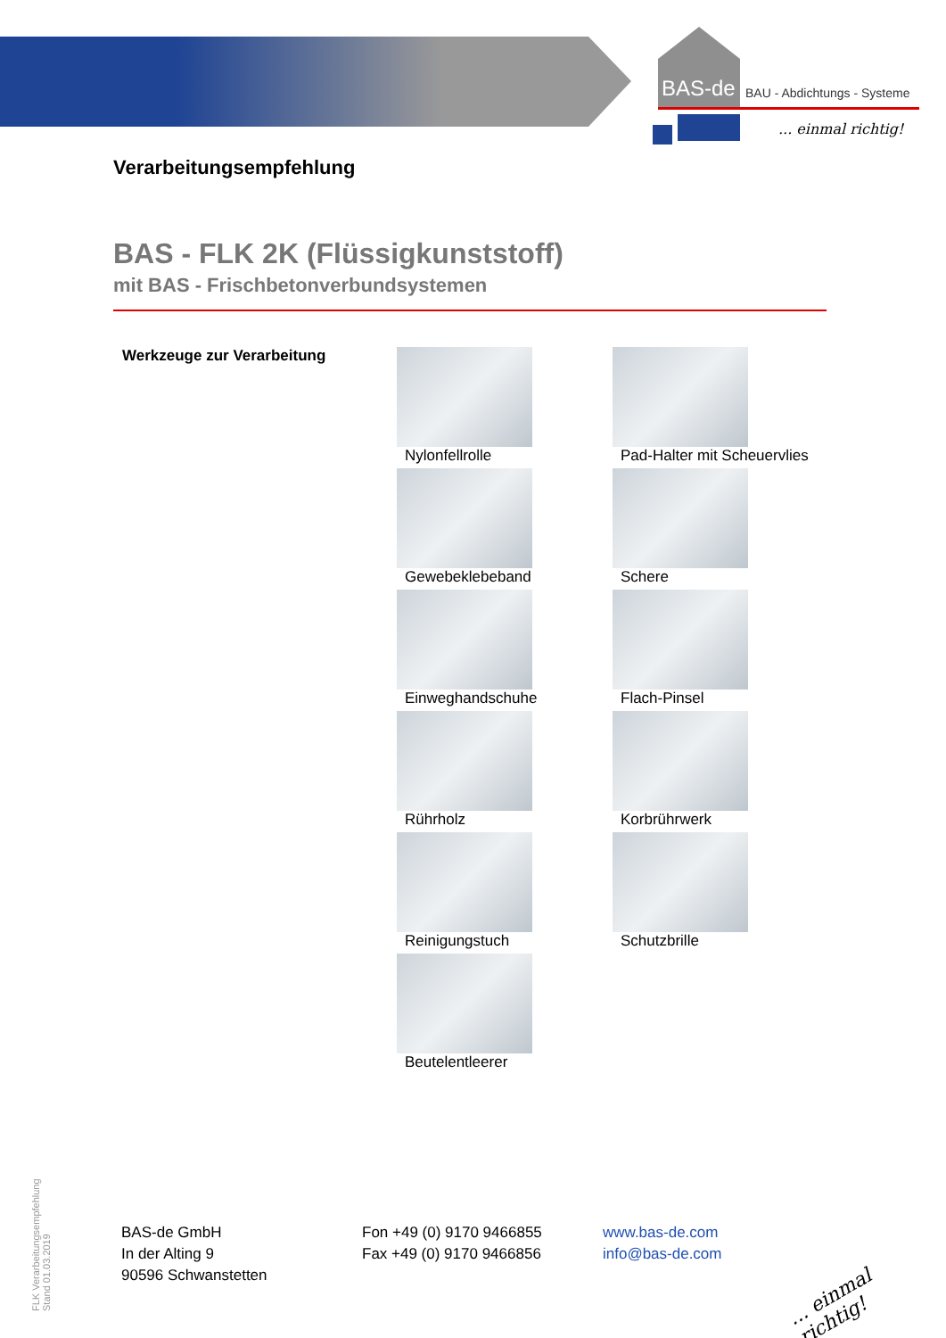BAS-de BAU - Abdichtungs - Systeme
... einmal richtig!
Verarbeitungsempfehlung
BAS - FLK 2K (Flüssigkunststoff)
mit BAS - Frischbetonverbundsystemen
Werkzeuge zur Verarbeitung Nylonfellrolle
Pad-Halter mit Scheuervlies
Gewebeklebeband
Schere
Einweghandschuhe
Flach-Pinsel
Rührholz
Korbrührwerk
Reinigungstuch
Schutzbrille
Beutelentleerer
FLK Verarbeitungsempfehlung
Stand 01.03.2019
BAS-de GmbH
In der Alting 9
90596 Schwanstetten
Fon +49 (0) 9170 9466855
Fax +49 (0) 9170 9466856
www.bas-de.com
info@bas-de.com
... einmal richtig!